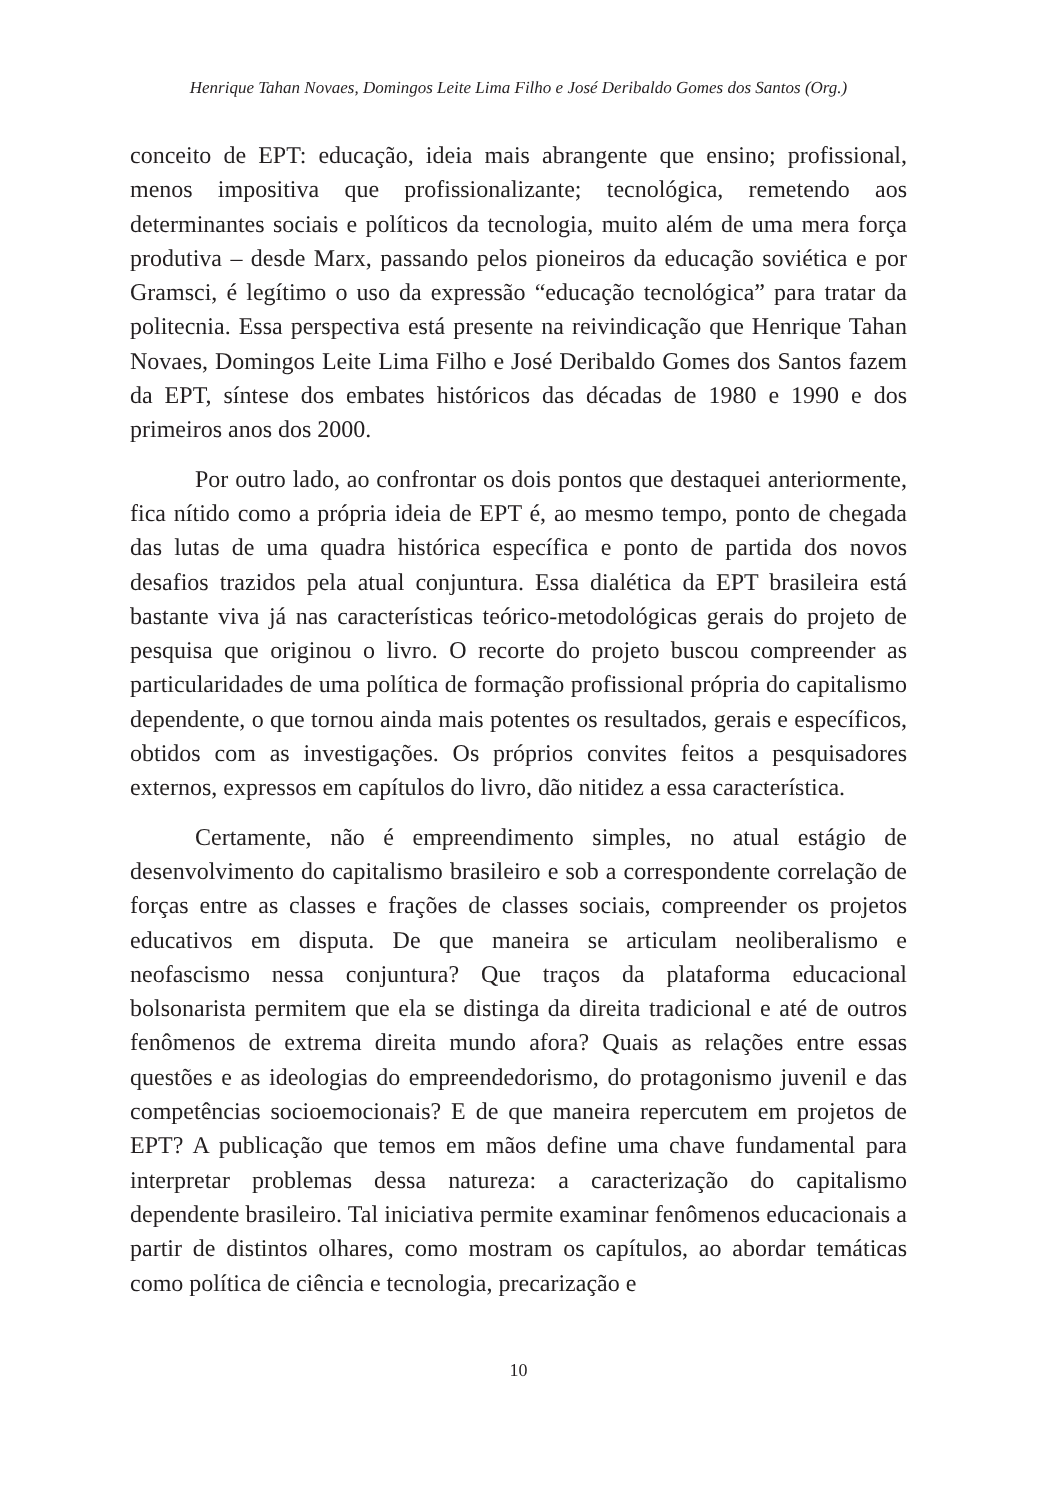Henrique Tahan Novaes, Domingos Leite Lima Filho e José Deribaldo Gomes dos Santos (Org.)
conceito de EPT: educação, ideia mais abrangente que ensino; profissional, menos impositiva que profissionalizante; tecnológica, remetendo aos determinantes sociais e políticos da tecnologia, muito além de uma mera força produtiva – desde Marx, passando pelos pioneiros da educação soviética e por Gramsci, é legítimo o uso da expressão “educação tecnológica” para tratar da politecnia. Essa perspectiva está presente na reivindicação que Henrique Tahan Novaes, Domingos Leite Lima Filho e José Deribaldo Gomes dos Santos fazem da EPT, síntese dos embates históricos das décadas de 1980 e 1990 e dos primeiros anos dos 2000.
Por outro lado, ao confrontar os dois pontos que destaquei anteriormente, fica nítido como a própria ideia de EPT é, ao mesmo tempo, ponto de chegada das lutas de uma quadra histórica específica e ponto de partida dos novos desafios trazidos pela atual conjuntura. Essa dialética da EPT brasileira está bastante viva já nas características teórico-metodológicas gerais do projeto de pesquisa que originou o livro. O recorte do projeto buscou compreender as particularidades de uma política de formação profissional própria do capitalismo dependente, o que tornou ainda mais potentes os resultados, gerais e específicos, obtidos com as investigações. Os próprios convites feitos a pesquisadores externos, expressos em capítulos do livro, dão nitidez a essa característica.
Certamente, não é empreendimento simples, no atual estágio de desenvolvimento do capitalismo brasileiro e sob a correspondente correlação de forças entre as classes e frações de classes sociais, compreender os projetos educativos em disputa. De que maneira se articulam neoliberalismo e neofascismo nessa conjuntura? Que traços da plataforma educacional bolsonarista permitem que ela se distinga da direita tradicional e até de outros fenômenos de extrema direita mundo afora? Quais as relações entre essas questões e as ideologias do empreendedorismo, do protagonismo juvenil e das competências socioemocionais? E de que maneira repercutem em projetos de EPT? A publicação que temos em mãos define uma chave fundamental para interpretar problemas dessa natureza: a caracterização do capitalismo dependente brasileiro. Tal iniciativa permite examinar fenômenos educacionais a partir de distintos olhares, como mostram os capítulos, ao abordar temáticas como política de ciência e tecnologia, precarização e
10